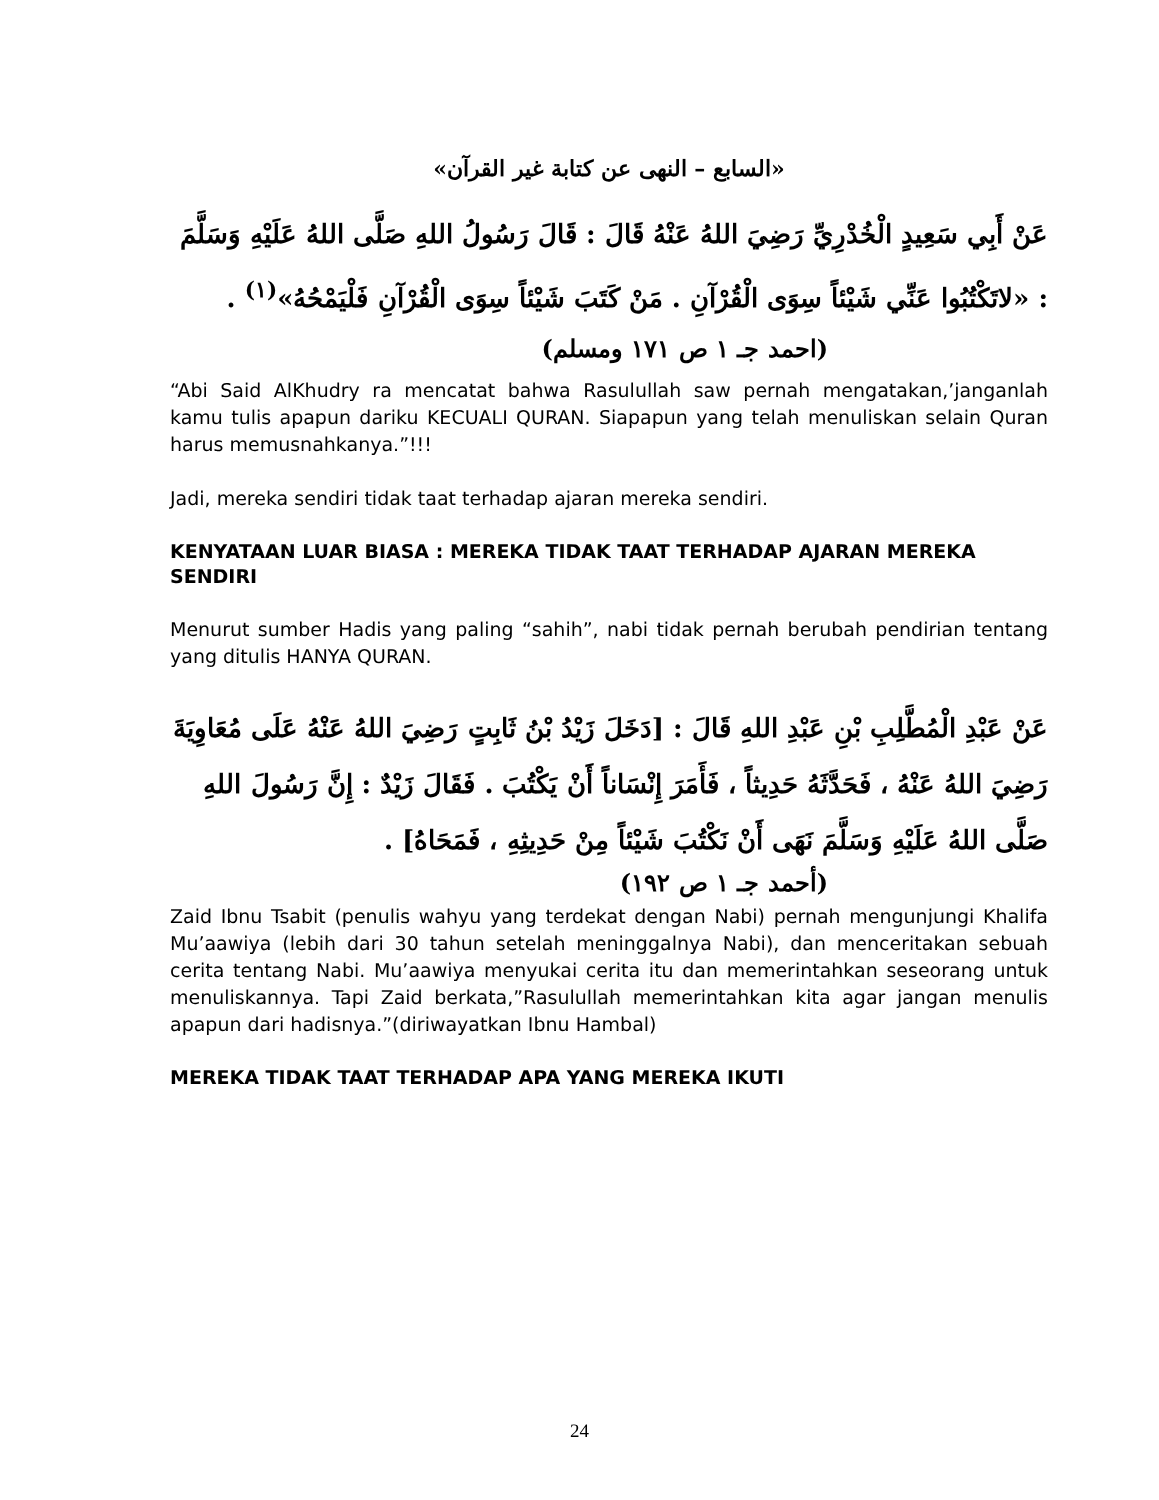«السابع – النهى عن كتابة غير القرآن»
عَنْ أَبِي سَعِيدٍ الْخُدْرِيِّ رَضِيَ اللهُ عَنْهُ قَالَ : قَالَ رَسُولُ اللهِ صَلَّى اللهُ عَلَيْهِ وَسَلَّمَ : «لاتَكْتُبُوا عَنِّي شَيْئاً سِوَى الْقُرْآنِ . مَنْ كَتَبَ شَيْئاً سِوَى الْقُرْآنِ فَلْيَمْحُهُ»<sup>(١)</sup> .
(احمد جـ ١ ص ١٧١ ومسلم)
“Abi Said AlKhudry ra mencatat bahwa Rasulullah saw pernah mengatakan,’janganlah kamu tulis apapun dariku KECUALI QURAN. Siapapun yang telah menuliskan selain Quran harus memusnahkanya.”!!!
Jadi, mereka sendiri tidak taat terhadap ajaran mereka sendiri.
KENYATAAN LUAR BIASA : MEREKA TIDAK TAAT TERHADAP AJARAN MEREKA SENDIRI
Menurut sumber Hadis yang paling “sahih”, nabi tidak pernah berubah pendirian tentang yang ditulis HANYA QURAN.
عَنْ عَبْدِ الْمُطَّلِبِ بْنِ عَبْدِ اللهِ قَالَ : [دَخَلَ زَيْدُ بْنُ ثَابِتٍ رَضِيَ اللهُ عَنْهُ عَلَى مُعَاوِيَةَ رَضِيَ اللهُ عَنْهُ ، فَحَدَّثَهُ حَدِيثاً ، فَأَمَرَ إِنْسَاناً أَنْ يَكْتُبَ . فَقَالَ زَيْدٌ : إِنَّ رَسُولَ اللهِ صَلَّى اللهُ عَلَيْهِ وَسَلَّمَ نَهَى أَنْ نَكْتُبَ شَيْئاً مِنْ حَدِيثِهِ ، فَمَحَاهُ] .
(أحمد جـ ١ ص ١٩٢)
Zaid Ibnu Tsabit (penulis wahyu yang terdekat dengan Nabi) pernah mengunjungi Khalifa Mu’aawiya (lebih dari 30 tahun setelah meninggalnya Nabi), dan menceritakan sebuah cerita tentang Nabi. Mu’aawiya menyukai cerita itu dan memerintahkan seseorang untuk menuliskannya. Tapi Zaid berkata,”Rasulullah memerintahkan kita agar jangan menulis apapun dari hadisnya.”(diriwayatkan Ibnu Hambal)
MEREKA TIDAK TAAT TERHADAP APA YANG MEREKA IKUTI
24